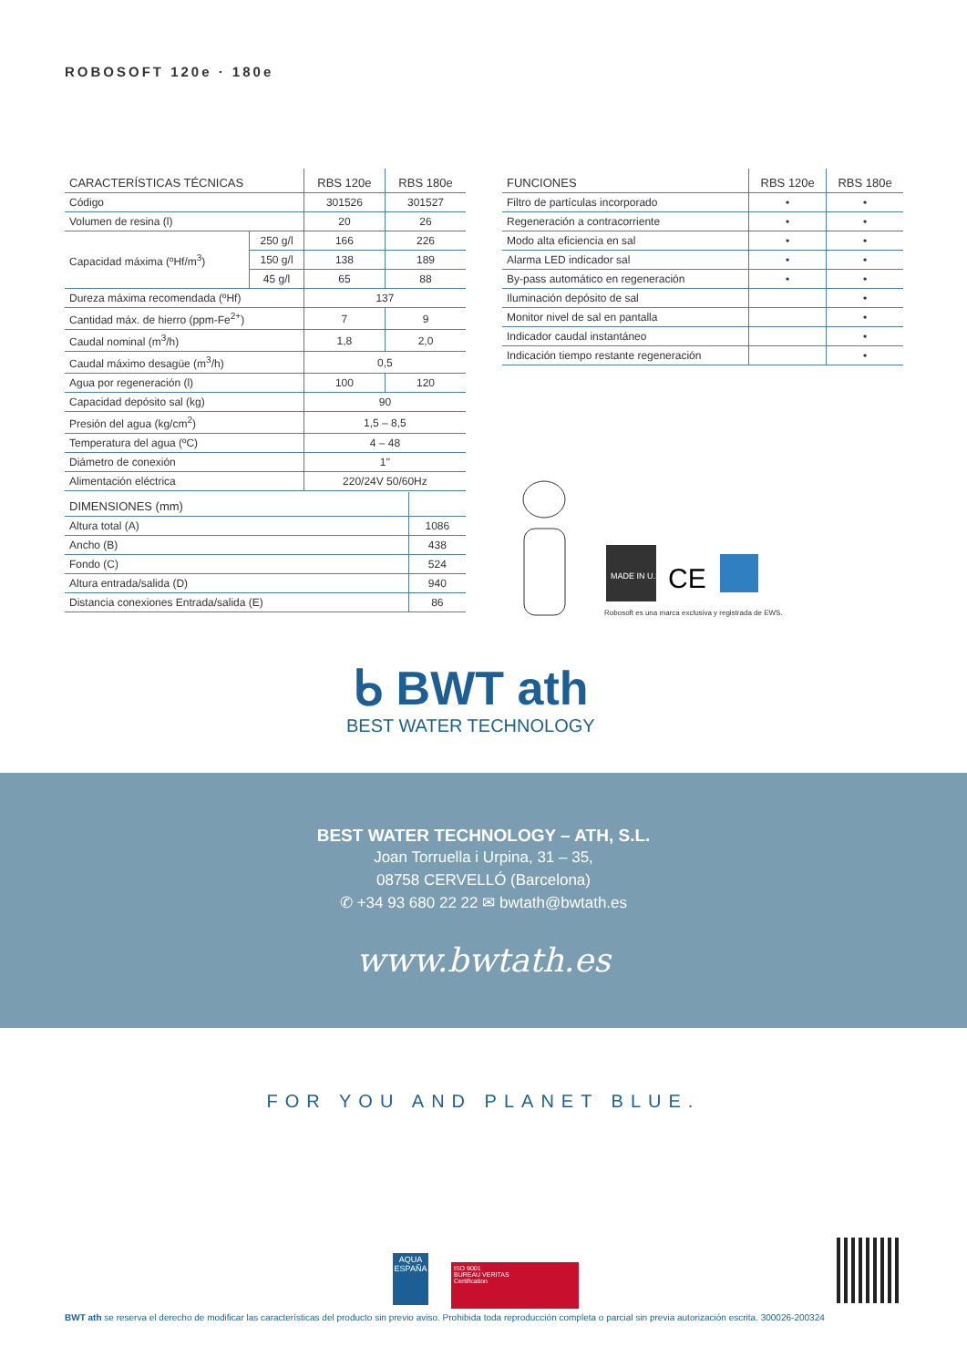ROBOSOFT 120e · 180e
| CARACTERÍSTICAS TÉCNICAS | | RBS 120e | RBS 180e |
| --- | --- | --- | --- |
| Código | | 301526 | 301527 |
| Volumen de resina (l) | | 20 | 26 |
| Capacidad máxima (ºHf/m<sup>3</sup>) | 250 g/l | 166 | 226 |
| | 150 g/l | 138 | 189 |
| | 45 g/l | 65 | 88 |
| Dureza máxima recomendada (ºHf) | | 137 | |
| Cantidad máx. de hierro (ppm-Fe<sup>2+</sup>) | | 7 | 9 |
| Caudal nominal (m<sup>3</sup>/h) | | 1,8 | 2,0 |
| Caudal máximo desagüe (m<sup>3</sup>/h) | | 0,5 | |
| Agua por regeneración (l) | | 100 | 120 |
| Capacidad depósito sal (kg) | | 90 | |
| Presión del agua (kg/cm<sup>2</sup>) | | 1,5 – 8,5 | |
| Temperatura del agua (ºC) | | 4 – 48 | |
| Diámetro de conexión | | 1'' | |
| Alimentación eléctrica | | 220/24V 50/60Hz | |
| FUNCIONES | RBS 120e | RBS 180e |
| --- | --- | --- |
| Filtro de partículas incorporado | • | • |
| Regeneración a contracorriente | • | • |
| Modo alta eficiencia en sal | • | • |
| Alarma LED indicador sal | • | • |
| By-pass automático en regeneración | • | • |
| Iluminación depósito de sal | | • |
| Monitor nivel de sal en pantalla | | • |
| Indicador caudal instantáneo | | • |
| Indicación tiempo restante regeneración | | • |
| DIMENSIONES (mm) | |
| --- | --- |
| Altura total (A) | 1086 |
| Ancho (B) | 438 |
| Fondo (C) | 524 |
| Altura entrada/salida (D) | 940 |
| Distancia conexiones Entrada/salida (E) | 86 |
MADE IN U.S.A
CE
Robosoft es una marca exclusiva y registrada de EWS.
ᑲ BWT ath
BEST WATER TECHNOLOGY
BEST WATER TECHNOLOGY – ATH, S.L.
Joan Torruella i Urpina, 31 – 35,
08758 CERVELLÓ (Barcelona)
✆ +34 93 680 22 22 ✉ bwtath@bwtath.es
www.bwtath.es
FOR YOU AND PLANET BLUE.
AQUA
ESPAÑA
ISO 9001
BUREAU VERITAS
Certification
BWT ath se reserva el derecho de modificar las características del producto sin previo aviso. Prohibida toda reproducción completa o parcial sin previa autorización escrita. 300026-200324